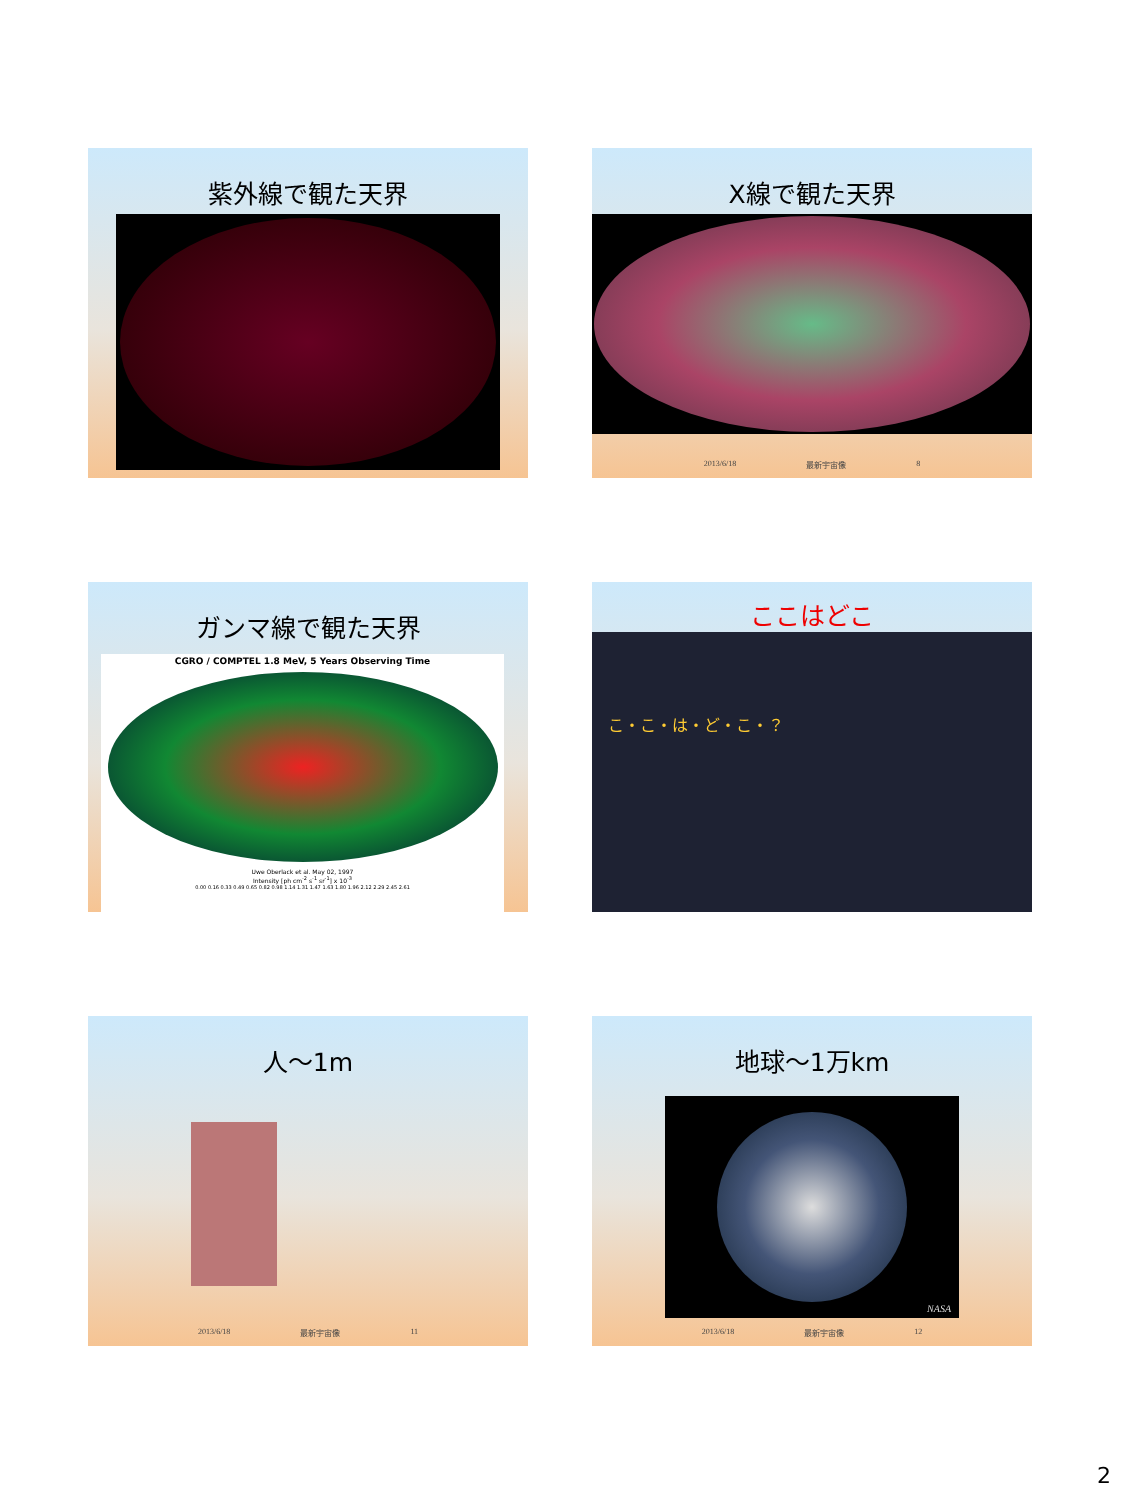紫外線で観た天界
X線で観た天界
2013/6/18 最新宇宙像 8
ガンマ線で観た天界
CGRO / COMPTEL 1.8 MeV, 5 Years Observing Time
Uwe Oberlack et al. May 02, 1997
Intensity [ph cm<sup>-2</sup> s<sup>-1</sup> sr<sup>-1</sup>] x 10<sup>-3</sup>
0.00 0.16 0.33 0.49 0.65 0.82 0.98 1.14 1.31 1.47 1.63 1.80 1.96 2.12 2.29 2.45 2.61
ここはどこ
こ・こ・は・ど・こ・？
人～1m
2013/6/18 最新宇宙像 11
地球～1万km
NASA
2013/6/18 最新宇宙像 12
2